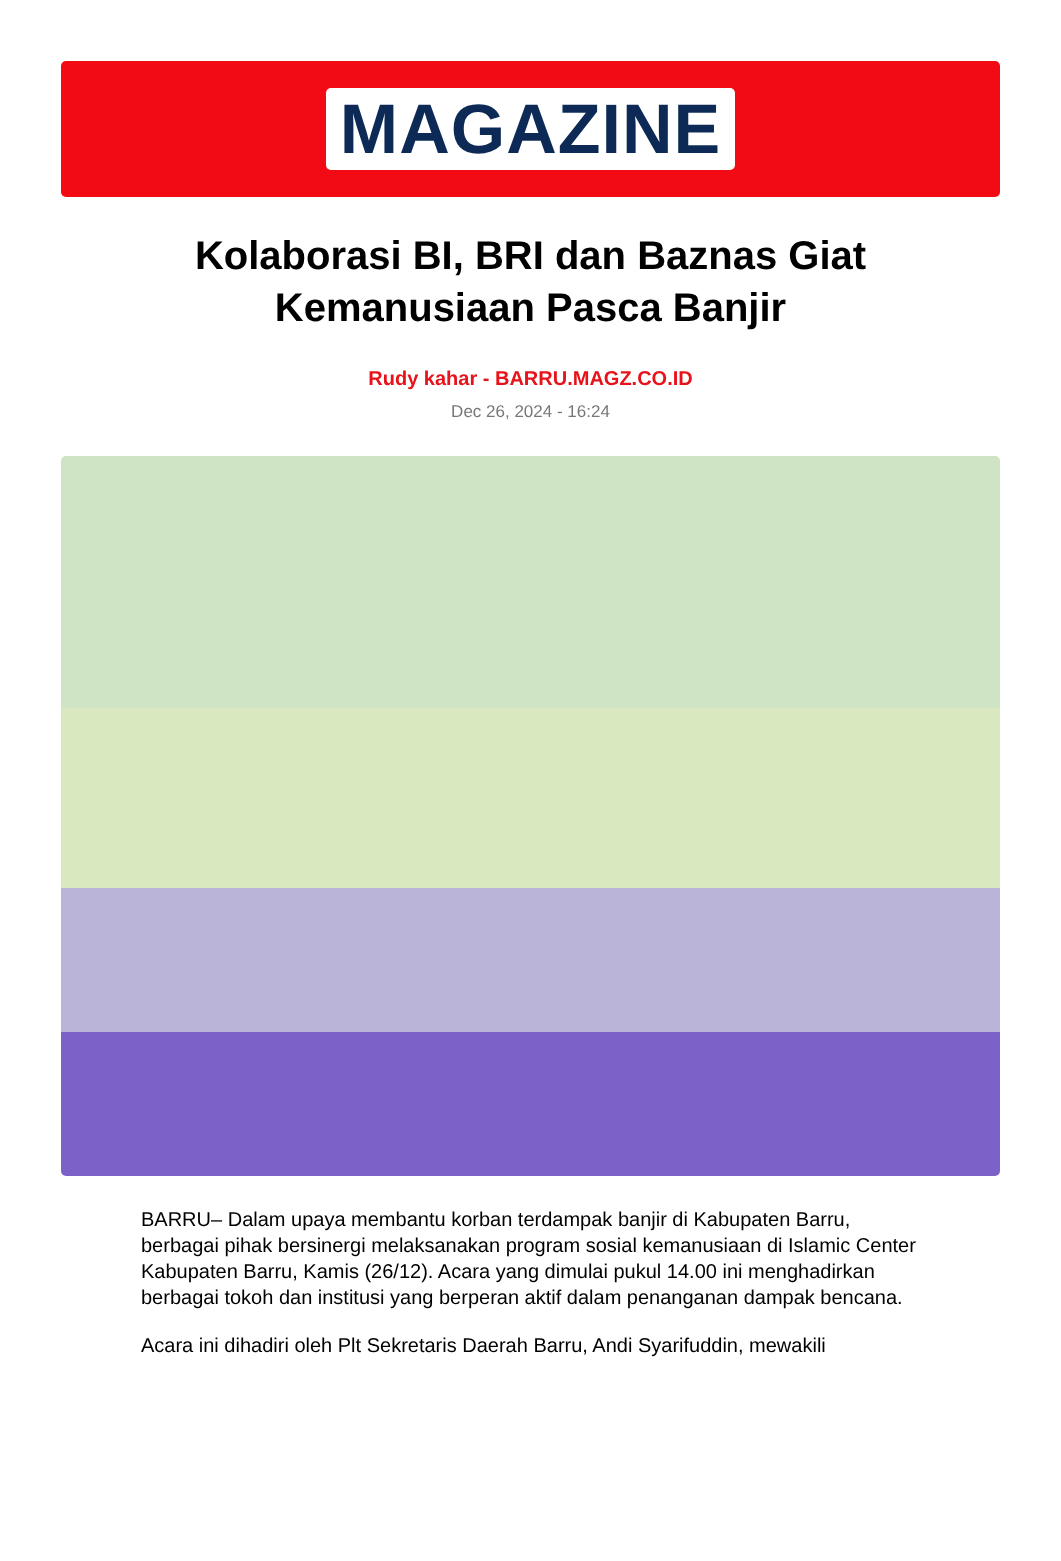MAGAZINE
Kolaborasi BI, BRI dan Baznas Giat Kemanusiaan Pasca Banjir
Rudy kahar - BARRU.MAGZ.CO.ID
Dec 26, 2024 - 16:24
BARRU– Dalam upaya membantu korban terdampak banjir di Kabupaten Barru, berbagai pihak bersinergi melaksanakan program sosial kemanusiaan di Islamic Center Kabupaten Barru, Kamis (26/12). Acara yang dimulai pukul 14.00 ini menghadirkan berbagai tokoh dan institusi yang berperan aktif dalam penanganan dampak bencana.
Acara ini dihadiri oleh Plt Sekretaris Daerah Barru, Andi Syarifuddin, mewakili